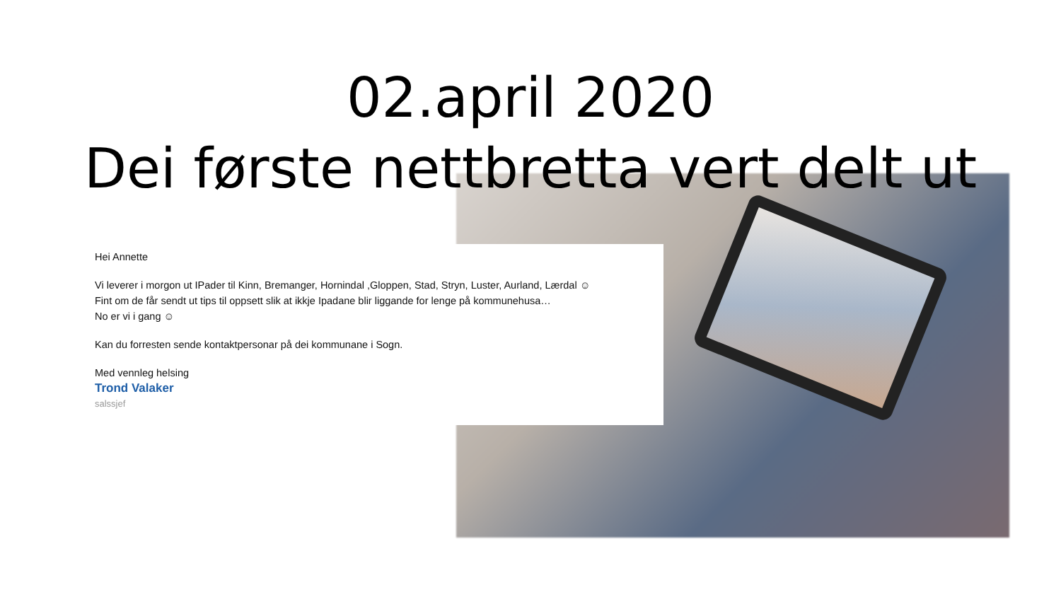02.april 2020
Dei første nettbretta vert delt ut
Hei Annette
Vi leverer i morgon ut IPader til Kinn, Bremanger, Hornindal ,Gloppen, Stad, Stryn, Luster, Aurland, Lærdal ☺
Fint om de får sendt ut tips til oppsett slik at ikkje Ipadane blir liggande for lenge på kommunehusa…
No er vi i gang ☺
Kan du forresten sende kontaktpersonar på dei kommunane i Sogn.
Med vennleg helsing
Trond Valaker
salssjef